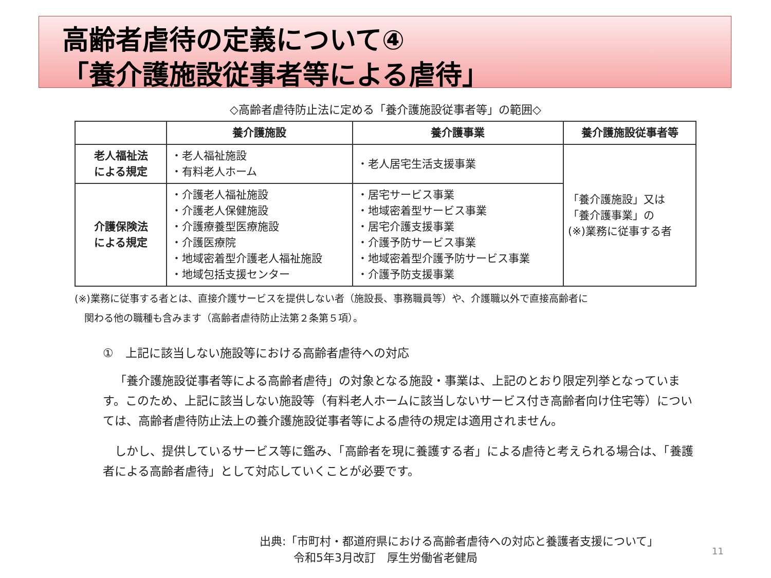高齢者虐待の定義について④
「養介護施設従事者等による虐待」
◇高齢者虐待防止法に定める「養介護施設従事者等」の範囲◇
| | 養介護施設 | 養介護事業 | 養介護施設従事者等 |
| --- | --- | --- | --- |
| 老人福祉法 による規定 | ・老人福祉施設 ・有料老人ホーム | ・老人居宅生活支援事業 | 「養介護施設」又は 「養介護事業」の (※)業務に従事する者 |
| 介護保険法 による規定 | ・介護老人福祉施設 ・介護老人保健施設 ・介護療養型医療施設 ・介護医療院 ・地域密着型介護老人福祉施設 ・地域包括支援センター | ・居宅サービス事業 ・地域密着型サービス事業 ・居宅介護支援事業 ・介護予防サービス事業 ・地域密着型介護予防サービス事業 ・介護予防支援事業 | |
(※)業務に従事する者とは、直接介護サービスを提供しない者（施設長、事務職員等）や、介護職以外で直接高齢者に
　関わる他の職種も含みます（高齢者虐待防止法第２条第５項）。
①　上記に該当しない施設等における高齢者虐待への対応
「養介護施設従事者等による高齢者虐待」の対象となる施設・事業は、上記のとおり限定列挙となっています。このため、上記に該当しない施設等（有料老人ホームに該当しないサービス付き高齢者向け住宅等）については、高齢者虐待防止法上の養介護施設従事者等による虐待の規定は適用されません。
しかし、提供しているサービス等に鑑み、「高齢者を現に養護する者」による虐待と考えられる場合は、「養護者による高齢者虐待」として対応していくことが必要です。
出典:「市町村・都道府県における高齢者虐待への対応と養護者支援について」
　　　令和5年3月改訂　厚生労働省老健局
11